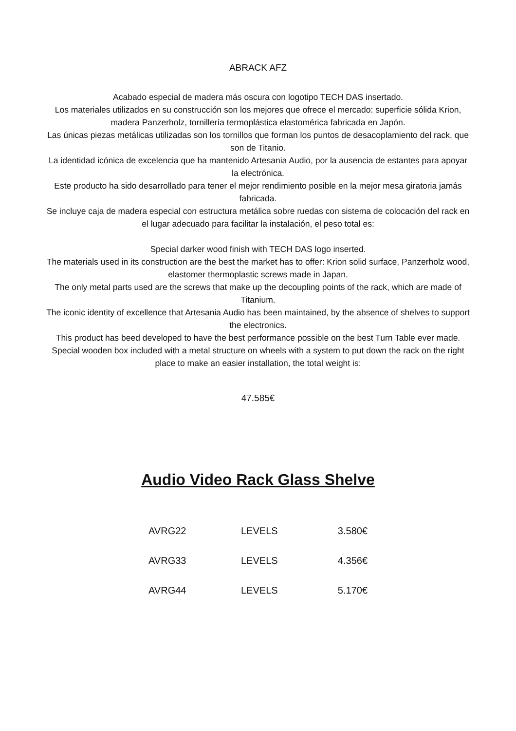ABRACK AFZ
Acabado especial de madera más oscura con logotipo TECH DAS insertado.
Los materiales utilizados en su construcción son los mejores que ofrece el mercado: superficie sólida Krion, madera Panzerholz, tornillería termoplástica elastomérica fabricada en Japón.
Las únicas piezas metálicas utilizadas son los tornillos que forman los puntos de desacoplamiento del rack, que son de Titanio.
La identidad icónica de excelencia que ha mantenido Artesania Audio, por la ausencia de estantes para apoyar la electrónica.
Este producto ha sido desarrollado para tener el mejor rendimiento posible en la mejor mesa giratoria jamás fabricada.
Se incluye caja de madera especial con estructura metálica sobre ruedas con sistema de colocación del rack en el lugar adecuado para facilitar la instalación, el peso total es:
Special darker wood finish with TECH DAS logo inserted.
The materials used in its construction are the best the market has to offer: Krion solid surface, Panzerholz wood, elastomer thermoplastic screws made in Japan.
The only metal parts used are the screws that make up the decoupling points of the rack, which are made of Titanium.
The iconic identity of excellence that Artesania Audio has been maintained, by the absence of shelves to support the electronics.
This product has beed developed to have the best performance possible on the best Turn Table ever made.
Special wooden box included with a metal structure on wheels with a system to put down the rack on the right place to make an easier installation, the total weight is:
47.585€
Audio Video Rack Glass Shelve
| AVRG22 | LEVELS | 3.580€ |
| AVRG33 | LEVELS | 4.356€ |
| AVRG44 | LEVELS | 5.170€ |